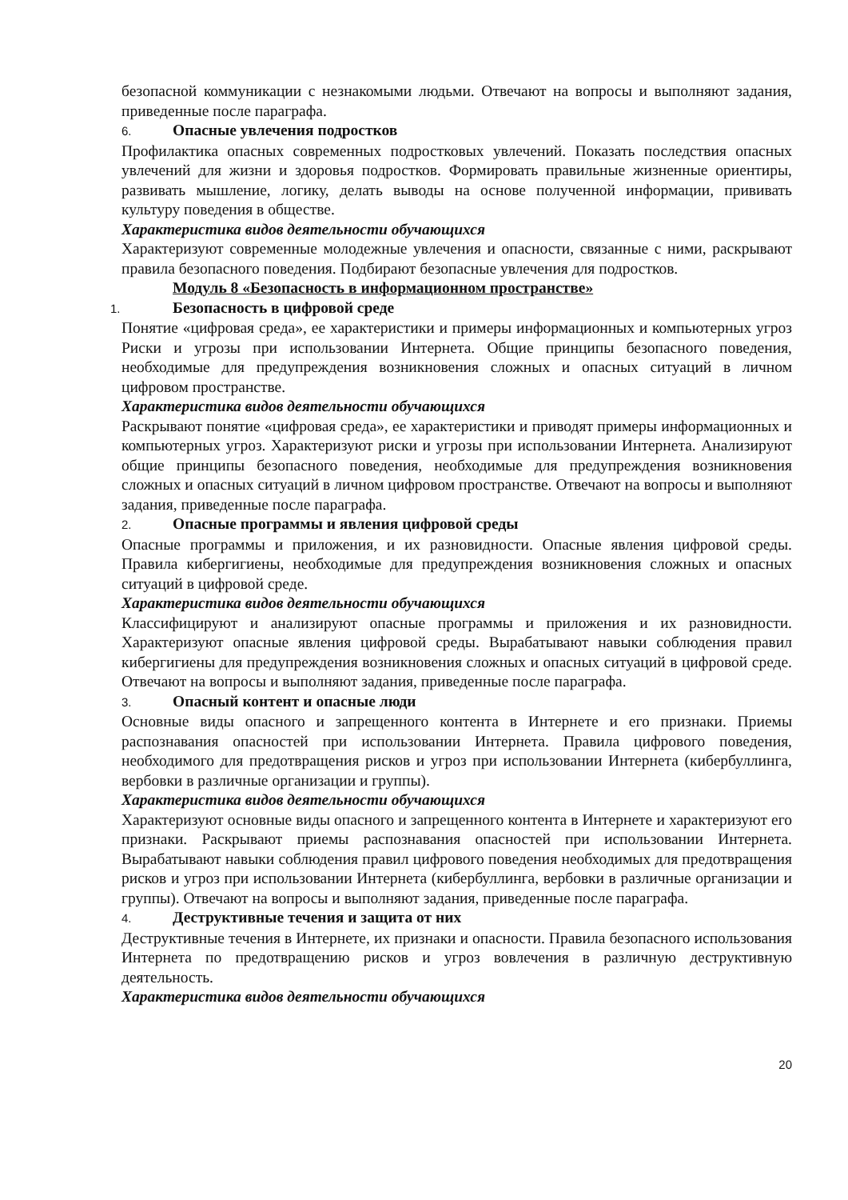безопасной коммуникации с незнакомыми людьми. Отвечают на вопросы и выполняют задания, приведенные после параграфа.
6. Опасные увлечения подростков
Профилактика опасных современных подростковых увлечений. Показать последствия опасных увлечений для жизни и здоровья подростков. Формировать правильные жизненные ориентиры, развивать мышление, логику, делать выводы на основе полученной информации, прививать культуру поведения в обществе.
Характеристика видов деятельности обучающихся
Характеризуют современные молодежные увлечения и опасности, связанные с ними, раскрывают правила безопасного поведения. Подбирают безопасные увлечения для подростков.
Модуль 8 «Безопасность в информационном пространстве»
1. Безопасность в цифровой среде
Понятие «цифровая среда», ее характеристики и примеры информационных и компьютерных угроз Риски и угрозы при использовании Интернета. Общие принципы безопасного поведения, необходимые для предупреждения возникновения сложных и опасных ситуаций в личном цифровом пространстве.
Характеристика видов деятельности обучающихся
Раскрывают понятие «цифровая среда», ее характеристики и приводят примеры информационных и компьютерных угроз. Характеризуют риски и угрозы при использовании Интернета. Анализируют общие принципы безопасного поведения, необходимые для предупреждения возникновения сложных и опасных ситуаций в личном цифровом пространстве. Отвечают на вопросы и выполняют задания, приведенные после параграфа.
2. Опасные программы и явления цифровой среды
Опасные программы и приложения, и их разновидности. Опасные явления цифровой среды. Правила кибергигиены, необходимые для предупреждения возникновения сложных и опасных ситуаций в цифровой среде.
Характеристика видов деятельности обучающихся
Классифицируют и анализируют опасные программы и приложения и их разновидности. Характеризуют опасные явления цифровой среды. Вырабатывают навыки соблюдения правил кибергигиены для предупреждения возникновения сложных и опасных ситуаций в цифровой среде. Отвечают на вопросы и выполняют задания, приведенные после параграфа.
3. Опасный контент и опасные люди
Основные виды опасного и запрещенного контента в Интернете и его признаки. Приемы распознавания опасностей при использовании Интернета. Правила цифрового поведения, необходимого для предотвращения рисков и угроз при использовании Интернета (кибербуллинга, вербовки в различные организации и группы).
Характеристика видов деятельности обучающихся
Характеризуют основные виды опасного и запрещенного контента в Интернете и характеризуют его признаки. Раскрывают приемы распознавания опасностей при использовании Интернета. Вырабатывают навыки соблюдения правил цифрового поведения необходимых для предотвращения рисков и угроз при использовании Интернета (кибербуллинга, вербовки в различные организации и группы). Отвечают на вопросы и выполняют задания, приведенные после параграфа.
4. Деструктивные течения и защита от них
Деструктивные течения в Интернете, их признаки и опасности. Правила безопасного использования Интернета по предотвращению рисков и угроз вовлечения в различную деструктивную деятельность.
Характеристика видов деятельности обучающихся
20